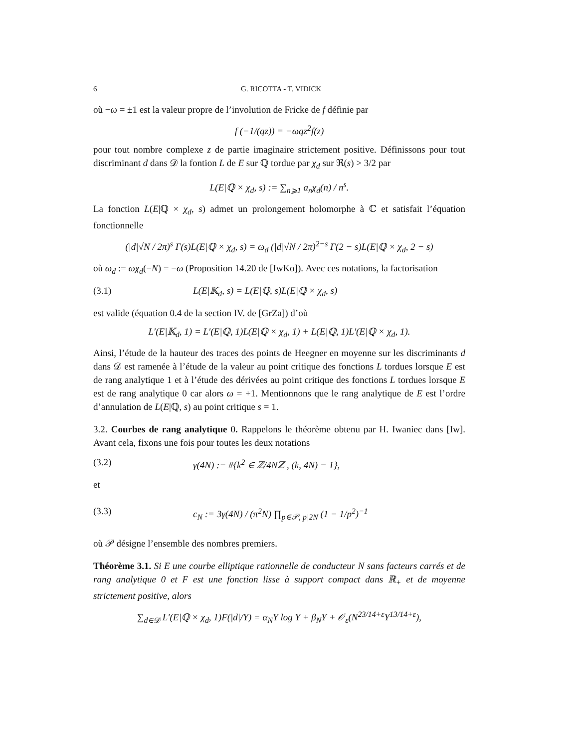6 G. RICOTTA - T. VIDICK
où −ω = ±1 est la valeur propre de l’involution de Fricke de f définie par
f (−1/(qz)) = −ωqz<sup>2</sup>f(z)
pour tout nombre complexe z de partie imaginaire strictement positive. Définissons pour tout discriminant d dans 𝒟 la fontion L de E sur ℚ tordue par χ<sub>d</sub> sur ℜ(s) > 3/2 par
L(E|ℚ × χ<sub>d</sub>, s) := ∑<sub>n⩾1</sub> a<sub>n</sub>χ<sub>d</sub>(n) / n<sup>s</sup>.
La fonction L(E|ℚ × χ<sub>d</sub>, s) admet un prolongement holomorphe à ℂ et satisfait l’équation fonctionnelle
(|d|√N / 2π)<sup>s</sup> Γ(s)L(E|ℚ × χ<sub>d</sub>, s) = ω<sub>d</sub> (|d|√N / 2π)<sup>2−s</sup> Γ(2 − s)L(E|ℚ × χ<sub>d</sub>, 2 − s)
où ω<sub>d</sub> := ωχ<sub>d</sub>(−N) = −ω (Proposition 14.20 de [IwKo]). Avec ces notations, la factorisation
(3.1) L(E|𝕂<sub>d</sub>, s) = L(E|ℚ, s)L(E|ℚ × χ<sub>d</sub>, s)
est valide (équation 0.4 de la section IV. de [GrZa]) d’où
L′(E|𝕂<sub>d</sub>, 1) = L′(E|ℚ, 1)L(E|ℚ × χ<sub>d</sub>, 1) + L(E|ℚ, 1)L′(E|ℚ × χ<sub>d</sub>, 1).
Ainsi, l’étude de la hauteur des traces des points de Heegner en moyenne sur les discriminants d dans 𝒟 est ramenée à l’étude de la valeur au point critique des fonctions L tordues lorsque E est de rang analytique 1 et à l’étude des dérivées au point critique des fonctions L tordues lorsque E est de rang analytique 0 car alors ω = +1. Mentionnons que le rang analytique de E est l’ordre d’annulation de L(E|ℚ, s) au point critique s = 1.
3.2. Courbes de rang analytique 0. Rappelons le théorème obtenu par H. Iwaniec dans [Iw]. Avant cela, fixons une fois pour toutes les deux notations
(3.2) γ(4N) := #{k<sup>2</sup> ∈ ℤ/4Nℤ , (k, 4N) = 1},
et
(3.3) c<sub>N</sub> := 3γ(4N) / (π<sup>2</sup>N) ∏<sub>p∈𝒫, p|2N</sub> (1 − 1/p<sup>2</sup>)<sup>−1</sup>
où 𝒫 désigne l’ensemble des nombres premiers.
Théorème 3.1. Si E une courbe elliptique rationnelle de conducteur N sans facteurs carrés et de rang analytique 0 et F est une fonction lisse à support compact dans ℝ<sub>+</sub> et de moyenne strictement positive, alors
∑<sub>d∈𝒟</sub> L′(E|ℚ × χ<sub>d</sub>, 1)F(|d|/Y) = α<sub>N</sub>Y log Y + β<sub>N</sub>Y + 𝒪<sub>ε</sub>(N<sup>23/14+ε</sup>Y<sup>13/14+ε</sup>),